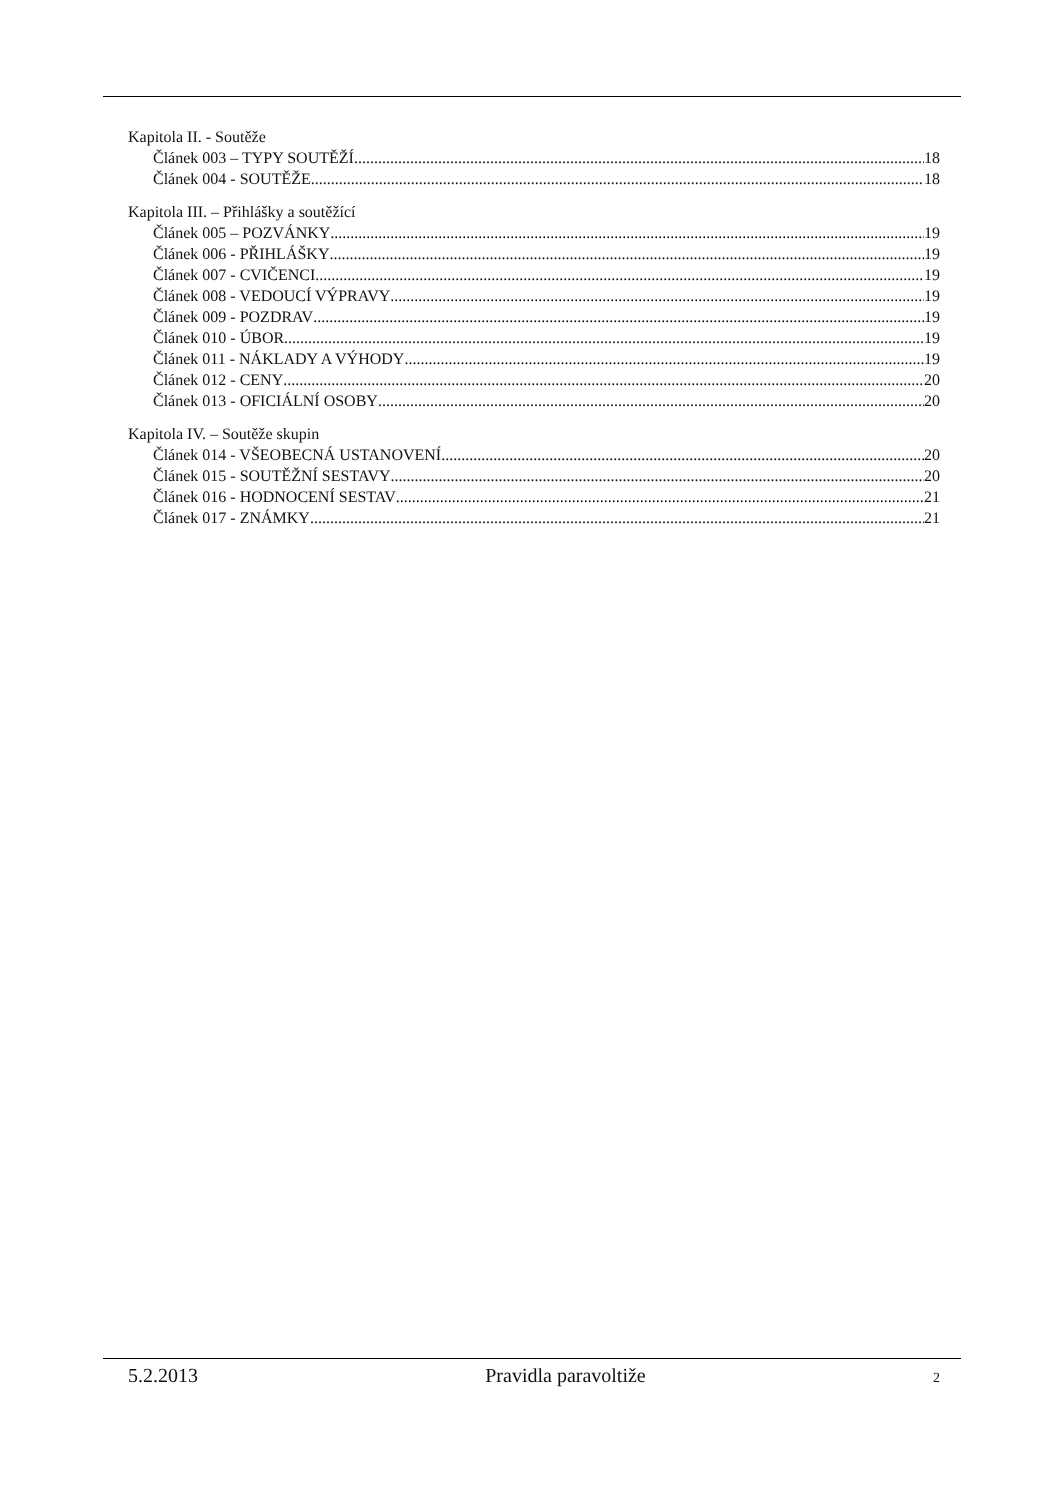Kapitola II. - Soutěže
Článek 003 – TYPY SOUTĚŽÍ 18
Článek 004 - SOUTĚŽE 18
Kapitola III. – Přihlášky a soutěžící
Článek 005 – POZVÁNKY 19
Článek 006 - PŘIHLÁŠKY 19
Článek 007 - CVIČENCI 19
Článek 008 - VEDOUCÍ VÝPRAVY 19
Článek 009 - POZDRAV 19
Článek 010 - ÚBOR 19
Článek 011 - NÁKLADY A VÝHODY 19
Článek 012 - CENY 20
Článek 013 - OFICIÁLNÍ OSOBY 20
Kapitola IV. – Soutěže skupin
Článek 014 - VŠEOBECNÁ USTANOVENÍ 20
Článek 015 - SOUTĚŽNÍ SESTAVY 20
Článek 016 - HODNOCENÍ SESTAV 21
Článek 017 - ZNÁMKY 21
5.2.2013 Pravidla paravoltiže 2